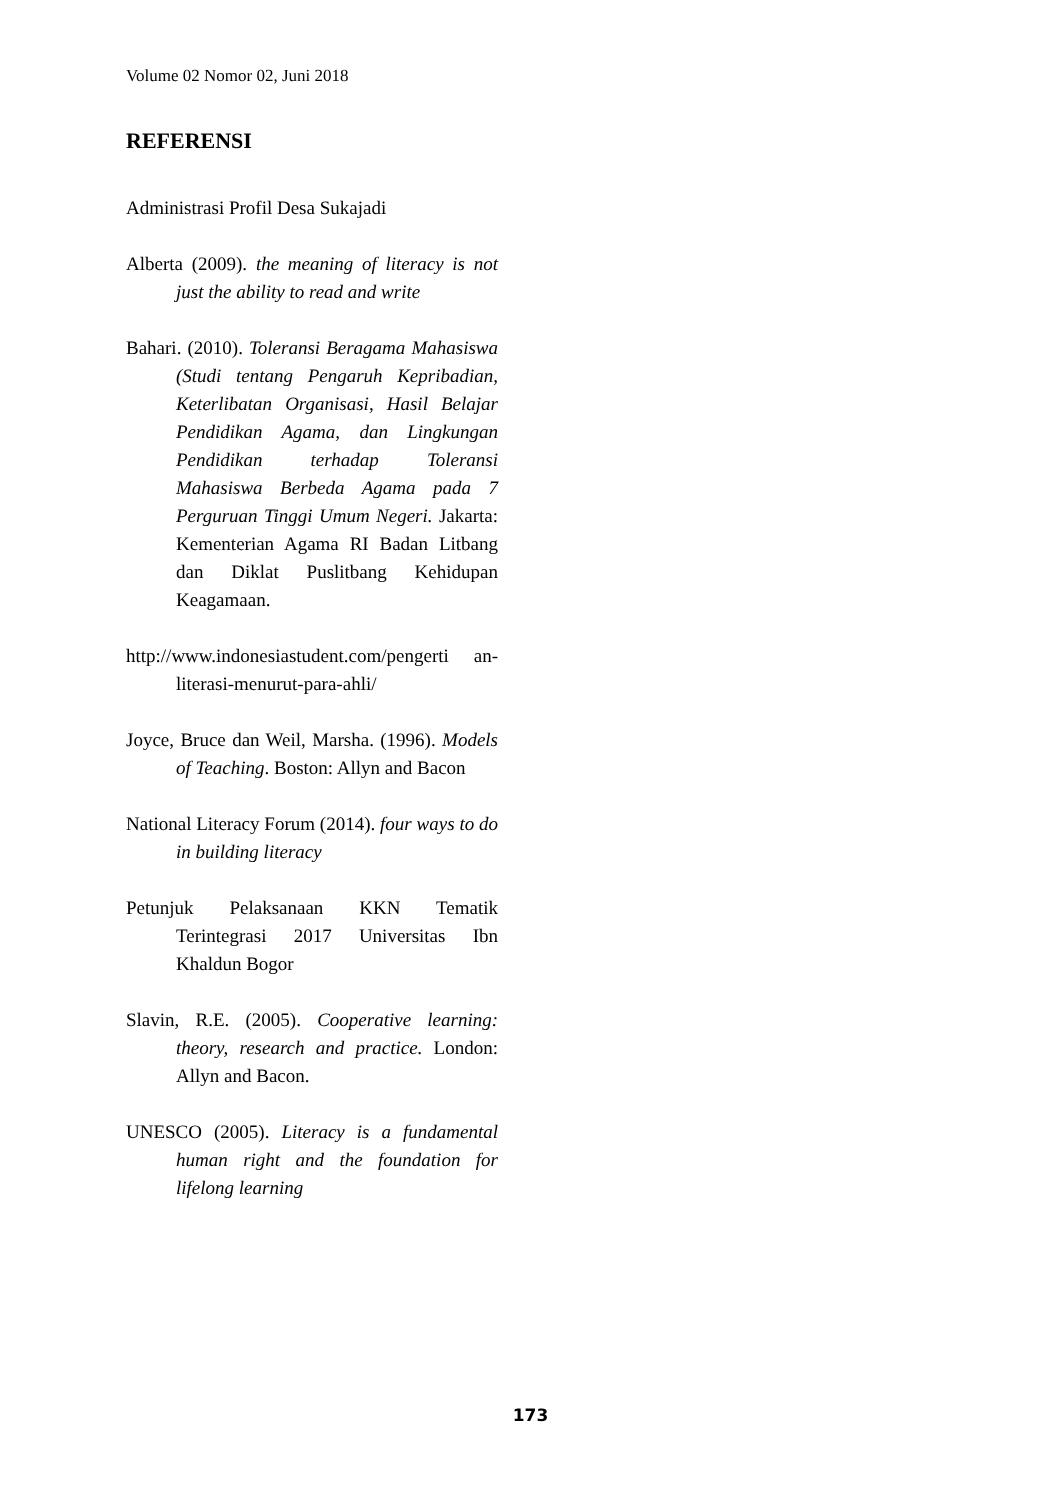Volume 02 Nomor 02, Juni 2018
REFERENSI
Administrasi Profil Desa Sukajadi
Alberta (2009). the meaning of literacy is not just the ability to read and write
Bahari. (2010). Toleransi Beragama Mahasiswa (Studi tentang Pengaruh Kepribadian, Keterlibatan Organisasi, Hasil Belajar Pendidikan Agama, dan Lingkungan Pendidikan terhadap Toleransi Mahasiswa Berbeda Agama pada 7 Perguruan Tinggi Umum Negeri. Jakarta: Kementerian Agama RI Badan Litbang dan Diklat Puslitbang Kehidupan Keagamaan.
http://www.indonesiastudent.com/pengerti an-literasi-menurut-para-ahli/
Joyce, Bruce dan Weil, Marsha. (1996). Models of Teaching. Boston: Allyn and Bacon
National Literacy Forum (2014). four ways to do in building literacy
Petunjuk Pelaksanaan KKN Tematik Terintegrasi 2017 Universitas Ibn Khaldun Bogor
Slavin, R.E. (2005). Cooperative learning: theory, research and practice. London: Allyn and Bacon.
UNESCO (2005). Literacy is a fundamental human right and the foundation for lifelong learning
173